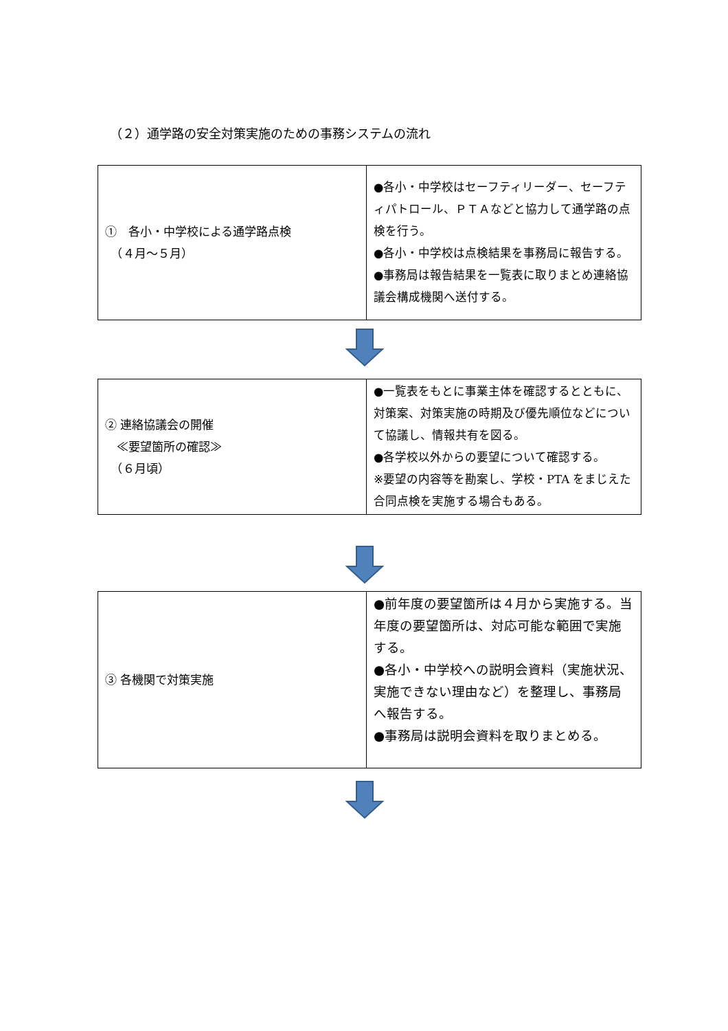（２）通学路の安全対策実施のための事務システムの流れ
| ① 各小・中学校による通学路点検 （４月～５月） | ●各小・中学校はセーフティリーダー、セーフティパトロール、ＰＴＡなどと協力して通学路の点検を行う。 ●各小・中学校は点検結果を事務局に報告する。 ●事務局は報告結果を一覧表に取りまとめ連絡協議会構成機関へ送付する。 |
| ② 連絡協議会の開催 ≪要望箇所の確認≫ （６月頃） | ●一覧表をもとに事業主体を確認するとともに、対策案、対策実施の時期及び優先順位などについて協議し、情報共有を図る。 ●各学校以外からの要望について確認する。 ※要望の内容等を勘案し、学校・PTA をまじえた合同点検を実施する場合もある。 |
| ③ 各機関で対策実施 | ●前年度の要望箇所は４月から実施する。当年度の要望箇所は、対応可能な範囲で実施する。 ●各小・中学校への説明会資料（実施状況、実施できない理由など）を整理し、事務局へ報告する。 ●事務局は説明会資料を取りまとめる。 |